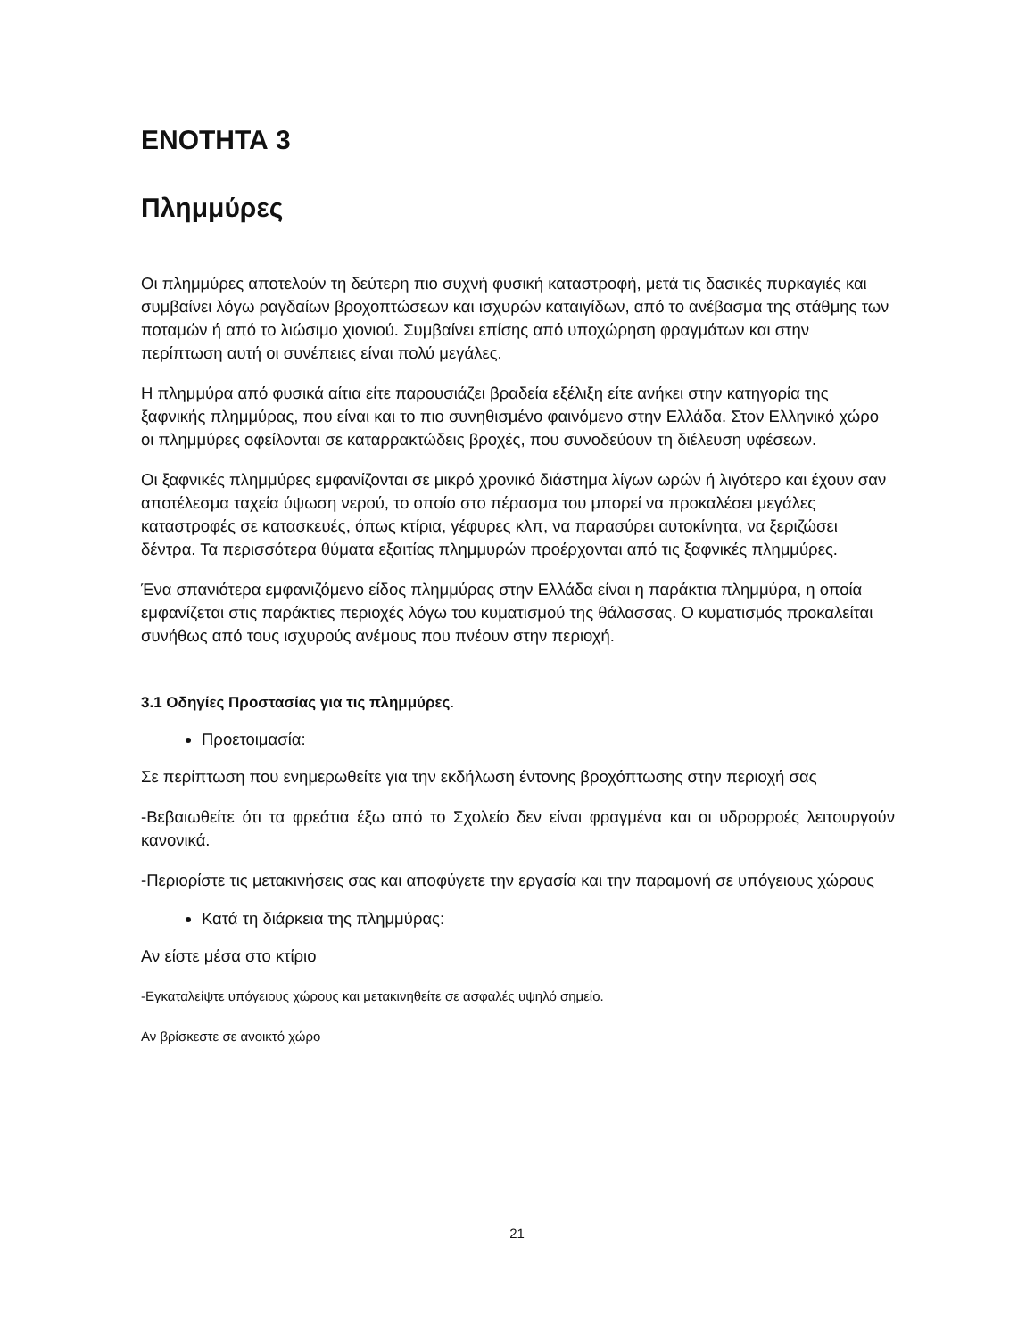ΕΝΟΤΗΤΑ 3
Πλημμύρες
Οι πλημμύρες αποτελούν τη δεύτερη πιο συχνή φυσική καταστροφή, μετά τις δασικές πυρκαγιές και συμβαίνει λόγω ραγδαίων βροχοπτώσεων και ισχυρών καταιγίδων, από το ανέβασμα της στάθμης των ποταμών ή από το λιώσιμο χιονιού. Συμβαίνει επίσης από υποχώρηση φραγμάτων και στην περίπτωση αυτή οι συνέπειες είναι πολύ μεγάλες.
Η πλημμύρα από φυσικά αίτια είτε παρουσιάζει βραδεία εξέλιξη είτε ανήκει στην κατηγορία της ξαφνικής πλημμύρας, που είναι και το πιο συνηθισμένο φαινόμενο στην Ελλάδα. Στον Ελληνικό χώρο οι πλημμύρες οφείλονται σε καταρρακτώδεις βροχές, που συνοδεύουν τη διέλευση υφέσεων.
Οι ξαφνικές πλημμύρες εμφανίζονται σε μικρό χρονικό διάστημα λίγων ωρών ή λιγότερο και έχουν σαν αποτέλεσμα ταχεία ύψωση νερού, το οποίο στο πέρασμα του μπορεί να προκαλέσει μεγάλες καταστροφές σε κατασκευές, όπως κτίρια, γέφυρες κλπ, να παρασύρει αυτοκίνητα, να ξεριζώσει δέντρα. Τα περισσότερα θύματα εξαιτίας πλημμυρών προέρχονται από τις ξαφνικές πλημμύρες.
Ένα σπανιότερα εμφανιζόμενο είδος πλημμύρας στην Ελλάδα είναι η παράκτια πλημμύρα, η οποία εμφανίζεται στις παράκτιες περιοχές λόγω του κυματισμού της θάλασσας. Ο κυματισμός προκαλείται συνήθως από τους ισχυρούς ανέμους που πνέουν στην περιοχή.
3.1 Οδηγίες Προστασίας για τις πλημμύρες.
Προετοιμασία:
Σε περίπτωση που ενημερωθείτε για την εκδήλωση έντονης βροχόπτωσης στην περιοχή σας
-Βεβαιωθείτε ότι τα φρεάτια έξω από το Σχολείο δεν είναι φραγμένα και οι υδρορροές λειτουργούν κανονικά.
-Περιορίστε τις μετακινήσεις σας και αποφύγετε την εργασία και την παραμονή σε υπόγειους χώρους
Κατά τη διάρκεια της πλημμύρας:
Αν είστε μέσα στο κτίριο
-Εγκαταλείψτε υπόγειους χώρους και μετακινηθείτε σε ασφαλές υψηλό σημείο.
Αν βρίσκεστε σε ανοικτό χώρο
21